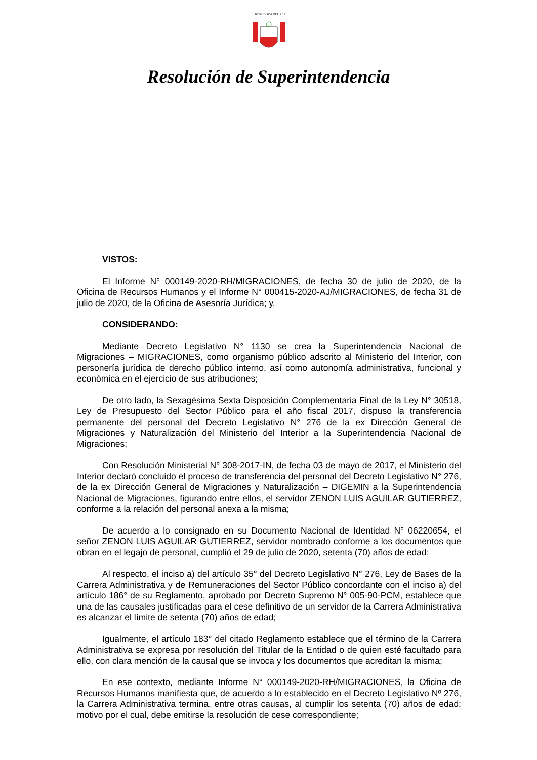REPUBLICA DEL PERU
Resolución de Superintendencia
VISTOS:
El Informe N° 000149-2020-RH/MIGRACIONES, de fecha 30 de julio de 2020, de la Oficina de Recursos Humanos y el Informe N° 000415-2020-AJ/MIGRACIONES, de fecha 31 de julio de 2020, de la Oficina de Asesoría Jurídica; y,
CONSIDERANDO:
Mediante Decreto Legislativo N° 1130 se crea la Superintendencia Nacional de Migraciones – MIGRACIONES, como organismo público adscrito al Ministerio del Interior, con personería jurídica de derecho público interno, así como autonomía administrativa, funcional y económica en el ejercicio de sus atribuciones;
De otro lado, la Sexagésima Sexta Disposición Complementaria Final de la Ley N° 30518, Ley de Presupuesto del Sector Público para el año fiscal 2017, dispuso la transferencia permanente del personal del Decreto Legislativo N° 276 de la ex Dirección General de Migraciones y Naturalización del Ministerio del Interior a la Superintendencia Nacional de Migraciones;
Con Resolución Ministerial N° 308-2017-IN, de fecha 03 de mayo de 2017, el Ministerio del Interior declaró concluido el proceso de transferencia del personal del Decreto Legislativo N° 276, de la ex Dirección General de Migraciones y Naturalización – DIGEMIN a la Superintendencia Nacional de Migraciones, figurando entre ellos, el servidor ZENON LUIS AGUILAR GUTIERREZ, conforme a la relación del personal anexa a la misma;
De acuerdo a lo consignado en su Documento Nacional de Identidad N° 06220654, el señor ZENON LUIS AGUILAR GUTIERREZ, servidor nombrado conforme a los documentos que obran en el legajo de personal, cumplió el 29 de julio de 2020, setenta (70) años de edad;
Al respecto, el inciso a) del artículo 35° del Decreto Legislativo N° 276, Ley de Bases de la Carrera Administrativa y de Remuneraciones del Sector Público concordante con el inciso a) del artículo 186° de su Reglamento, aprobado por Decreto Supremo N° 005-90-PCM, establece que una de las causales justificadas para el cese definitivo de un servidor de la Carrera Administrativa es alcanzar el límite de setenta (70) años de edad;
Igualmente, el artículo 183° del citado Reglamento establece que el término de la Carrera Administrativa se expresa por resolución del Titular de la Entidad o de quien esté facultado para ello, con clara mención de la causal que se invoca y los documentos que acreditan la misma;
En ese contexto, mediante Informe N° 000149-2020-RH/MIGRACIONES, la Oficina de Recursos Humanos manifiesta que, de acuerdo a lo establecido en el Decreto Legislativo Nº 276, la Carrera Administrativa termina, entre otras causas, al cumplir los setenta (70) años de edad; motivo por el cual, debe emitirse la resolución de cese correspondiente;